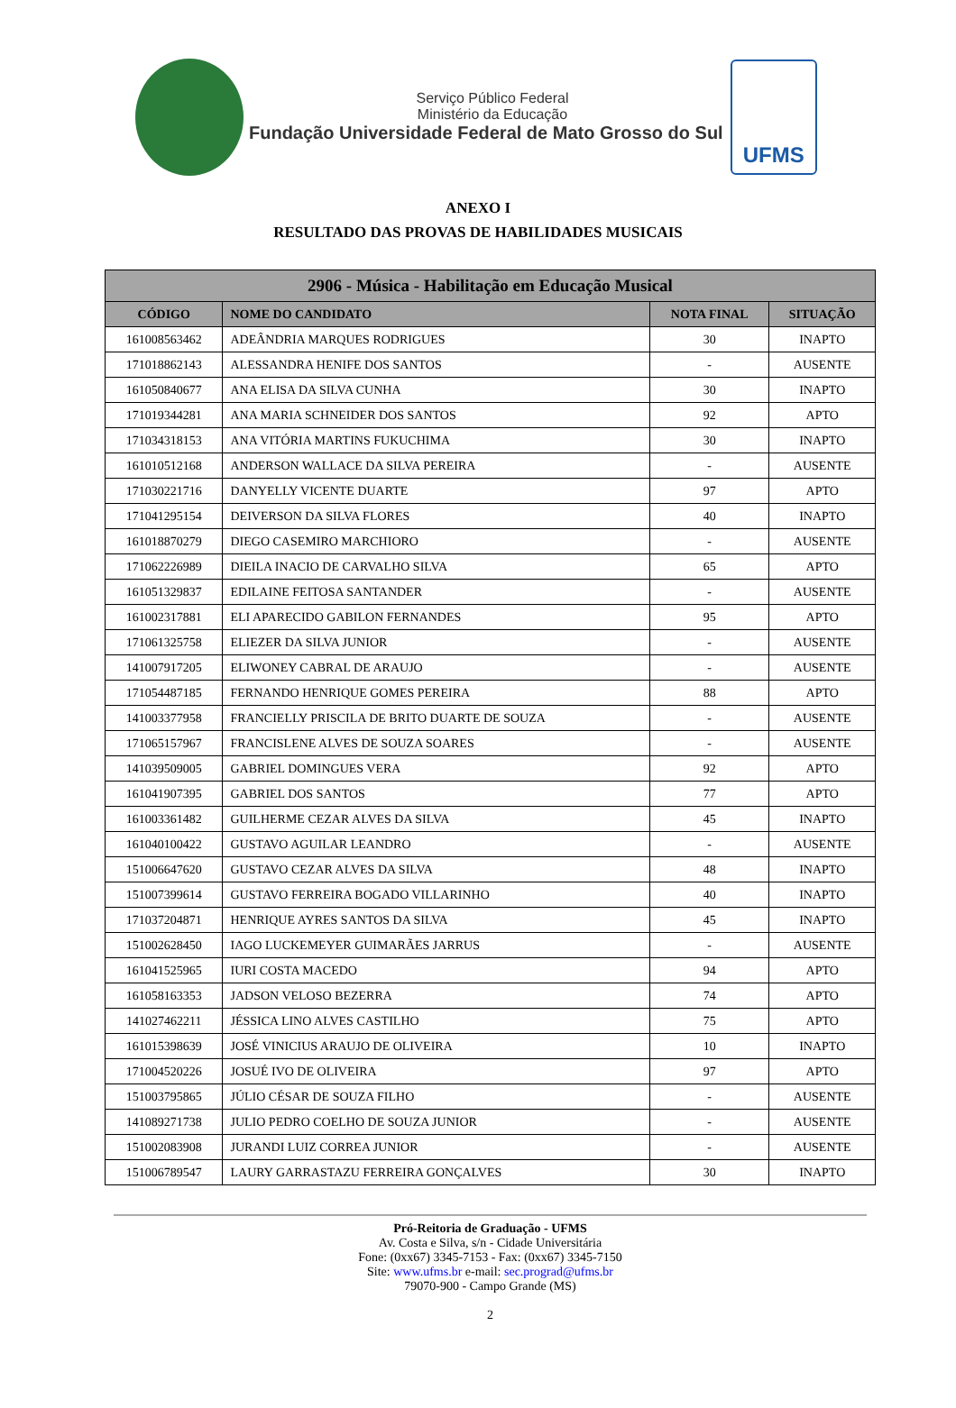Serviço Público Federal
Ministério da Educação
Fundação Universidade Federal de Mato Grosso do Sul
UFMS
ANEXO I
RESULTADO DAS PROVAS DE HABILIDADES MUSICAIS
| 2906 - Música - Habilitação em Educação Musical | | | |
| --- | --- | --- | --- |
| CÓDIGO | NOME DO CANDIDATO | NOTA FINAL | SITUAÇÃO |
| 161008563462 | ADEÂNDRIA MARQUES RODRIGUES | 30 | INAPTO |
| 171018862143 | ALESSANDRA HENIFE DOS SANTOS | - | AUSENTE |
| 161050840677 | ANA ELISA DA SILVA CUNHA | 30 | INAPTO |
| 171019344281 | ANA MARIA SCHNEIDER DOS SANTOS | 92 | APTO |
| 171034318153 | ANA VITÓRIA MARTINS FUKUCHIMA | 30 | INAPTO |
| 161010512168 | ANDERSON WALLACE DA SILVA PEREIRA | - | AUSENTE |
| 171030221716 | DANYELLY VICENTE DUARTE | 97 | APTO |
| 171041295154 | DEIVERSON DA SILVA FLORES | 40 | INAPTO |
| 161018870279 | DIEGO CASEMIRO MARCHIORO | - | AUSENTE |
| 171062226989 | DIEILA INACIO DE CARVALHO SILVA | 65 | APTO |
| 161051329837 | EDILAINE FEITOSA SANTANDER | - | AUSENTE |
| 161002317881 | ELI APARECIDO GABILON FERNANDES | 95 | APTO |
| 171061325758 | ELIEZER DA SILVA JUNIOR | - | AUSENTE |
| 141007917205 | ELIWONEY CABRAL DE ARAUJO | - | AUSENTE |
| 171054487185 | FERNANDO HENRIQUE GOMES PEREIRA | 88 | APTO |
| 141003377958 | FRANCIELLY PRISCILA DE BRITO DUARTE DE SOUZA | - | AUSENTE |
| 171065157967 | FRANCISLENE ALVES DE SOUZA SOARES | - | AUSENTE |
| 141039509005 | GABRIEL DOMINGUES VERA | 92 | APTO |
| 161041907395 | GABRIEL DOS SANTOS | 77 | APTO |
| 161003361482 | GUILHERME CEZAR ALVES DA SILVA | 45 | INAPTO |
| 161040100422 | GUSTAVO AGUILAR LEANDRO | - | AUSENTE |
| 151006647620 | GUSTAVO CEZAR ALVES DA SILVA | 48 | INAPTO |
| 151007399614 | GUSTAVO FERREIRA BOGADO VILLARINHO | 40 | INAPTO |
| 171037204871 | HENRIQUE AYRES SANTOS DA SILVA | 45 | INAPTO |
| 151002628450 | IAGO LUCKEMEYER GUIMARÃES JARRUS | - | AUSENTE |
| 161041525965 | IURI COSTA MACEDO | 94 | APTO |
| 161058163353 | JADSON VELOSO BEZERRA | 74 | APTO |
| 141027462211 | JÉSSICA LINO ALVES CASTILHO | 75 | APTO |
| 161015398639 | JOSÉ VINICIUS ARAUJO DE OLIVEIRA | 10 | INAPTO |
| 171004520226 | JOSUÉ IVO DE OLIVEIRA | 97 | APTO |
| 151003795865 | JÚLIO CÉSAR DE SOUZA FILHO | - | AUSENTE |
| 141089271738 | JULIO PEDRO COELHO DE SOUZA JUNIOR | - | AUSENTE |
| 151002083908 | JURANDI LUIZ CORREA JUNIOR | - | AUSENTE |
| 151006789547 | LAURY GARRASTAZU FERREIRA GONÇALVES | 30 | INAPTO |
Pró-Reitoria de Graduação - UFMS
Av. Costa e Silva, s/n - Cidade Universitária
Fone: (0xx67) 3345-7153 - Fax: (0xx67) 3345-7150
Site: www.ufms.br e-mail: sec.prograd@ufms.br
79070-900 - Campo Grande (MS)
2